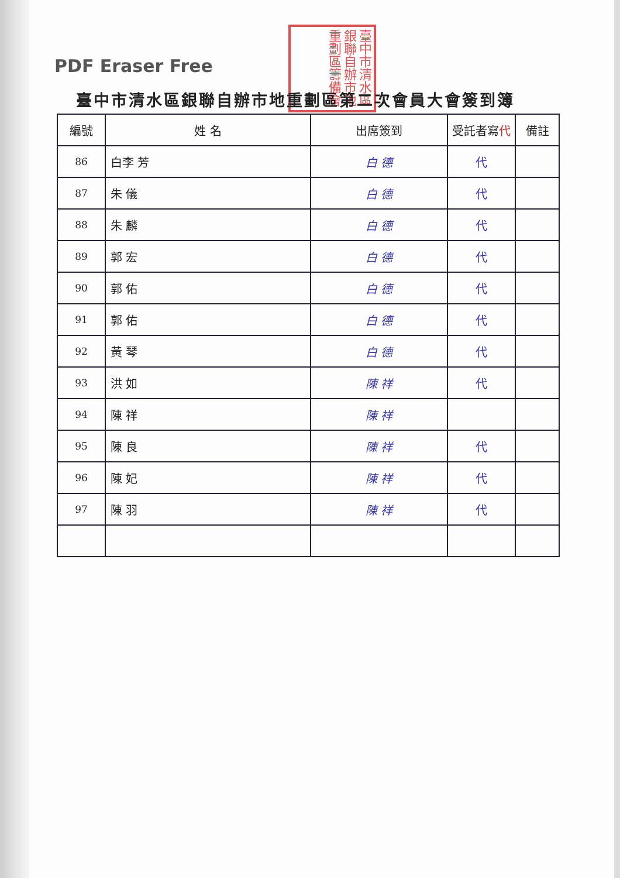PDF Eraser Free
臺中市清水區銀聯自辦市地重劃區籌備會
臺中市清水區銀聯自辦市地重劃區第二次會員大會簽到簿
| 編號 | 姓 名 | 出席簽到 | 受託者寫 代 | 備註 |
| --- | --- | --- | --- | --- |
| 86 | 白李 芳 | 白 德 | 代 | |
| 87 | 朱 儀 | 白 德 | 代 | |
| 88 | 朱 麟 | 白 德 | 代 | |
| 89 | 郭 宏 | 白 德 | 代 | |
| 90 | 郭 佑 | 白 德 | 代 | |
| 91 | 郭 佑 | 白 德 | 代 | |
| 92 | 黃 琴 | 白 德 | 代 | |
| 93 | 洪 如 | 陳 祥 | 代 | |
| 94 | 陳 祥 | 陳 祥 | | |
| 95 | 陳 良 | 陳 祥 | 代 | |
| 96 | 陳 妃 | 陳 祥 | 代 | |
| 97 | 陳 羽 | 陳 祥 | 代 | |